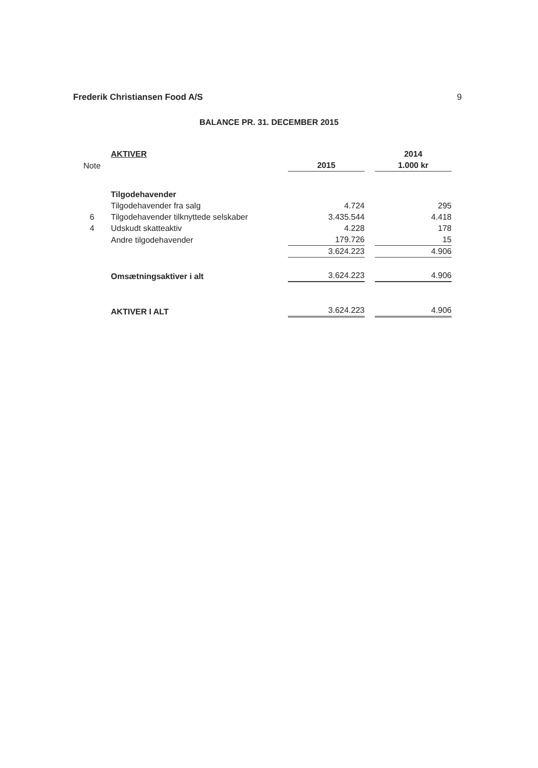Frederik Christiansen Food A/S 9
BALANCE PR. 31. DECEMBER 2015
| | AKTIVER | | 2014 |
| Note | | 2015 | 1.000 kr |
| | Tilgodehavender | | |
| | Tilgodehavender fra salg | 4.724 | 295 |
| 6 | Tilgodehavender tilknyttede selskaber | 3.435.544 | 4.418 |
| 4 | Udskudt skatteaktiv | 4.228 | 178 |
| | Andre tilgodehavender | 179.726 | 15 |
| | | 3.624.223 | 4.906 |
| | Omsætningsaktiver i alt | 3.624.223 | 4.906 |
| | AKTIVER I ALT | 3.624.223 | 4.906 |